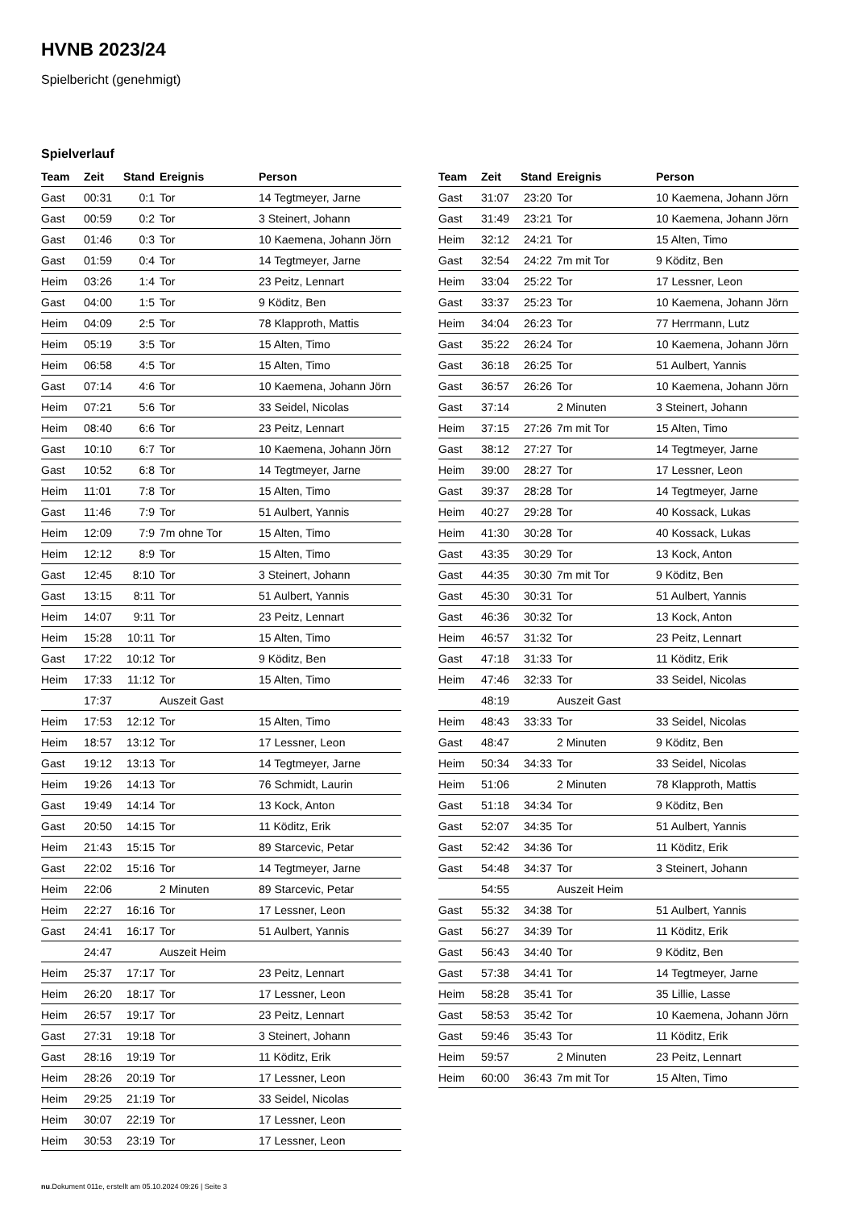HVNB 2023/24
Spielbericht (genehmigt)
Spielverlauf
| Team | Zeit | Stand | Ereignis | Person |
| --- | --- | --- | --- | --- |
| Gast | 00:31 | 0:1 | Tor | 14 Tegtmeyer, Jarne |
| Gast | 00:59 | 0:2 | Tor | 3 Steinert, Johann |
| Gast | 01:46 | 0:3 | Tor | 10 Kaemena, Johann Jörn |
| Gast | 01:59 | 0:4 | Tor | 14 Tegtmeyer, Jarne |
| Heim | 03:26 | 1:4 | Tor | 23 Peitz, Lennart |
| Gast | 04:00 | 1:5 | Tor | 9 Köditz, Ben |
| Heim | 04:09 | 2:5 | Tor | 78 Klapproth, Mattis |
| Heim | 05:19 | 3:5 | Tor | 15 Alten, Timo |
| Heim | 06:58 | 4:5 | Tor | 15 Alten, Timo |
| Gast | 07:14 | 4:6 | Tor | 10 Kaemena, Johann Jörn |
| Heim | 07:21 | 5:6 | Tor | 33 Seidel, Nicolas |
| Heim | 08:40 | 6:6 | Tor | 23 Peitz, Lennart |
| Gast | 10:10 | 6:7 | Tor | 10 Kaemena, Johann Jörn |
| Gast | 10:52 | 6:8 | Tor | 14 Tegtmeyer, Jarne |
| Heim | 11:01 | 7:8 | Tor | 15 Alten, Timo |
| Gast | 11:46 | 7:9 | Tor | 51 Aulbert, Yannis |
| Heim | 12:09 | 7:9 | 7m ohne Tor | 15 Alten, Timo |
| Heim | 12:12 | 8:9 | Tor | 15 Alten, Timo |
| Gast | 12:45 | 8:10 | Tor | 3 Steinert, Johann |
| Gast | 13:15 | 8:11 | Tor | 51 Aulbert, Yannis |
| Heim | 14:07 | 9:11 | Tor | 23 Peitz, Lennart |
| Heim | 15:28 | 10:11 | Tor | 15 Alten, Timo |
| Gast | 17:22 | 10:12 | Tor | 9 Köditz, Ben |
| Heim | 17:33 | 11:12 | Tor | 15 Alten, Timo |
| | 17:37 | | Auszeit Gast | |
| Heim | 17:53 | 12:12 | Tor | 15 Alten, Timo |
| Heim | 18:57 | 13:12 | Tor | 17 Lessner, Leon |
| Gast | 19:12 | 13:13 | Tor | 14 Tegtmeyer, Jarne |
| Heim | 19:26 | 14:13 | Tor | 76 Schmidt, Laurin |
| Gast | 19:49 | 14:14 | Tor | 13 Kock, Anton |
| Gast | 20:50 | 14:15 | Tor | 11 Köditz, Erik |
| Heim | 21:43 | 15:15 | Tor | 89 Starcevic, Petar |
| Gast | 22:02 | 15:16 | Tor | 14 Tegtmeyer, Jarne |
| Heim | 22:06 | | 2 Minuten | 89 Starcevic, Petar |
| Heim | 22:27 | 16:16 | Tor | 17 Lessner, Leon |
| Gast | 24:41 | 16:17 | Tor | 51 Aulbert, Yannis |
| | 24:47 | | Auszeit Heim | |
| Heim | 25:37 | 17:17 | Tor | 23 Peitz, Lennart |
| Heim | 26:20 | 18:17 | Tor | 17 Lessner, Leon |
| Heim | 26:57 | 19:17 | Tor | 23 Peitz, Lennart |
| Gast | 27:31 | 19:18 | Tor | 3 Steinert, Johann |
| Gast | 28:16 | 19:19 | Tor | 11 Köditz, Erik |
| Heim | 28:26 | 20:19 | Tor | 17 Lessner, Leon |
| Heim | 29:25 | 21:19 | Tor | 33 Seidel, Nicolas |
| Heim | 30:07 | 22:19 | Tor | 17 Lessner, Leon |
| Heim | 30:53 | 23:19 | Tor | 17 Lessner, Leon |
| Team | Zeit | Stand | Ereignis | Person |
| --- | --- | --- | --- | --- |
| Gast | 31:07 | 23:20 | Tor | 10 Kaemena, Johann Jörn |
| Gast | 31:49 | 23:21 | Tor | 10 Kaemena, Johann Jörn |
| Heim | 32:12 | 24:21 | Tor | 15 Alten, Timo |
| Gast | 32:54 | 24:22 | 7m mit Tor | 9 Köditz, Ben |
| Heim | 33:04 | 25:22 | Tor | 17 Lessner, Leon |
| Gast | 33:37 | 25:23 | Tor | 10 Kaemena, Johann Jörn |
| Heim | 34:04 | 26:23 | Tor | 77 Herrmann, Lutz |
| Gast | 35:22 | 26:24 | Tor | 10 Kaemena, Johann Jörn |
| Gast | 36:18 | 26:25 | Tor | 51 Aulbert, Yannis |
| Gast | 36:57 | 26:26 | Tor | 10 Kaemena, Johann Jörn |
| Gast | 37:14 | | 2 Minuten | 3 Steinert, Johann |
| Heim | 37:15 | 27:26 | 7m mit Tor | 15 Alten, Timo |
| Gast | 38:12 | 27:27 | Tor | 14 Tegtmeyer, Jarne |
| Heim | 39:00 | 28:27 | Tor | 17 Lessner, Leon |
| Gast | 39:37 | 28:28 | Tor | 14 Tegtmeyer, Jarne |
| Heim | 40:27 | 29:28 | Tor | 40 Kossack, Lukas |
| Heim | 41:30 | 30:28 | Tor | 40 Kossack, Lukas |
| Gast | 43:35 | 30:29 | Tor | 13 Kock, Anton |
| Gast | 44:35 | 30:30 | 7m mit Tor | 9 Köditz, Ben |
| Gast | 45:30 | 30:31 | Tor | 51 Aulbert, Yannis |
| Gast | 46:36 | 30:32 | Tor | 13 Kock, Anton |
| Heim | 46:57 | 31:32 | Tor | 23 Peitz, Lennart |
| Gast | 47:18 | 31:33 | Tor | 11 Köditz, Erik |
| Heim | 47:46 | 32:33 | Tor | 33 Seidel, Nicolas |
| | 48:19 | | Auszeit Gast | |
| Heim | 48:43 | 33:33 | Tor | 33 Seidel, Nicolas |
| Gast | 48:47 | | 2 Minuten | 9 Köditz, Ben |
| Heim | 50:34 | 34:33 | Tor | 33 Seidel, Nicolas |
| Heim | 51:06 | | 2 Minuten | 78 Klapproth, Mattis |
| Gast | 51:18 | 34:34 | Tor | 9 Köditz, Ben |
| Gast | 52:07 | 34:35 | Tor | 51 Aulbert, Yannis |
| Gast | 52:42 | 34:36 | Tor | 11 Köditz, Erik |
| Gast | 54:48 | 34:37 | Tor | 3 Steinert, Johann |
| | 54:55 | | Auszeit Heim | |
| Gast | 55:32 | 34:38 | Tor | 51 Aulbert, Yannis |
| Gast | 56:27 | 34:39 | Tor | 11 Köditz, Erik |
| Gast | 56:43 | 34:40 | Tor | 9 Köditz, Ben |
| Gast | 57:38 | 34:41 | Tor | 14 Tegtmeyer, Jarne |
| Heim | 58:28 | 35:41 | Tor | 35 Lillie, Lasse |
| Gast | 58:53 | 35:42 | Tor | 10 Kaemena, Johann Jörn |
| Gast | 59:46 | 35:43 | Tor | 11 Köditz, Erik |
| Heim | 59:57 | | 2 Minuten | 23 Peitz, Lennart |
| Heim | 60:00 | 36:43 | 7m mit Tor | 15 Alten, Timo |
nu.Dokument 011e, erstellt am 05.10.2024 09:26 | Seite 3